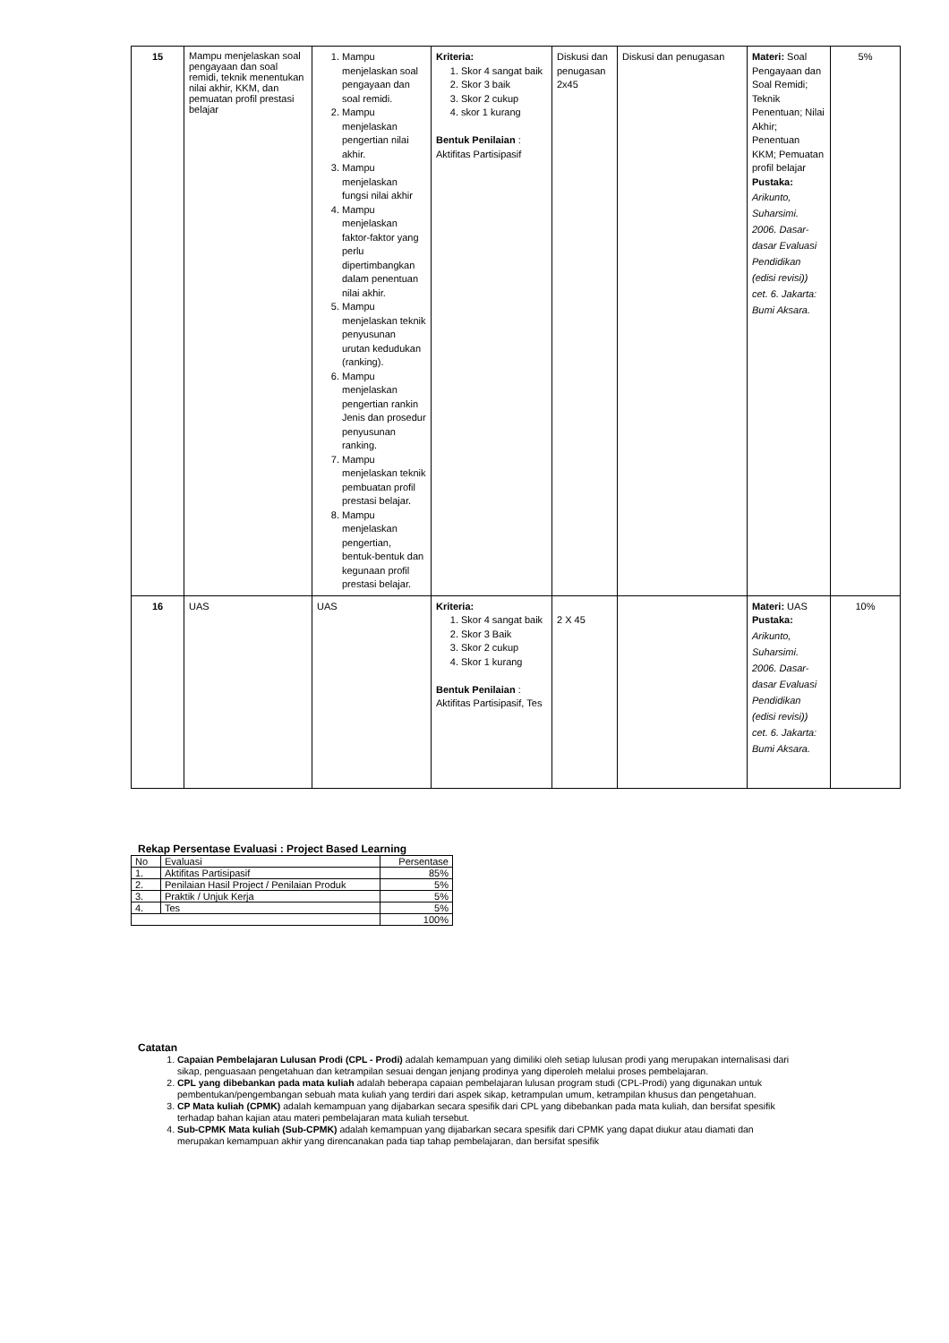| 15 | Mampu menjelaskan soal pengayaan dan soal remidi, teknik menentukan nilai akhir, KKM, dan pemuatan profil prestasi belajar | 1. Mampu menjelaskan soal pengayaan dan soal remidi. 2. Mampu menjelaskan pengertian nilai akhir. 3. Mampu menjelaskan fungsi nilai akhir 4. Mampu menjelaskan faktor-faktor yang perlu dipertimbangkan dalam penentuan nilai akhir. 5. Mampu menjelaskan teknik penyusunan urutan kedudukan (ranking). 6. Mampu menjelaskan pengertian rankin Jenis dan prosedur penyusunan ranking. 7. Mampu menjelaskan teknik pembuatan profil prestasi belajar. 8. Mampu menjelaskan pengertian, bentuk-bentuk dan kegunaan profil prestasi belajar. | Kriteria: 1. Skor 4 sangat baik 2. Skor 3 baik 3. Skor 2 cukup 4. skor 1 kurang Bentuk Penilaian : Aktifitas Partisipasif | Diskusi dan penugasan 2x45 | Diskusi dan penugasan | Materi: Soal Pengayaan dan Soal Remidi; Teknik Penentuan; Nilai Akhir; Penentuan KKM; Pemuatan profil belajar Pustaka: Arikunto, Suharsimi. 2006. Dasar-dasar Evaluasi Pendidikan (edisi revisi)) cet. 6. Jakarta: Bumi Aksara. | 5% |
| 16 | UAS | UAS | Kriteria: 1. Skor 4 sangat baik 2. Skor 3 Baik 3. Skor 2 cukup 4. Skor 1 kurang Bentuk Penilaian : Aktifitas Partisipasif, Tes | 2 X 45 | | Materi: UAS Pustaka: Arikunto, Suharsimi. 2006. Dasar-dasar Evaluasi Pendidikan (edisi revisi)) cet. 6. Jakarta: Bumi Aksara. | 10% |
Rekap Persentase Evaluasi : Project Based Learning
| No | Evaluasi | Persentase |
| 1. | Aktifitas Partisipasif | 85% |
| 2. | Penilaian Hasil Project / Penilaian Produk | 5% |
| 3. | Praktik / Unjuk Kerja | 5% |
| 4. | Tes | 5% |
| | | 100% |
Catatan
1. Capaian Pembelajaran Lulusan Prodi (CPL - Prodi) adalah kemampuan yang dimiliki oleh setiap lulusan prodi yang merupakan internalisasi dari sikap, penguasaan pengetahuan dan ketrampilan sesuai dengan jenjang prodinya yang diperoleh melalui proses pembelajaran.
2. CPL yang dibebankan pada mata kuliah adalah beberapa capaian pembelajaran lulusan program studi (CPL-Prodi) yang digunakan untuk pembentukan/pengembangan sebuah mata kuliah yang terdiri dari aspek sikap, ketrampulan umum, ketrampilan khusus dan pengetahuan.
3. CP Mata kuliah (CPMK) adalah kemampuan yang dijabarkan secara spesifik dari CPL yang dibebankan pada mata kuliah, dan bersifat spesifik terhadap bahan kajian atau materi pembelajaran mata kuliah tersebut.
4. Sub-CPMK Mata kuliah (Sub-CPMK) adalah kemampuan yang dijabarkan secara spesifik dari CPMK yang dapat diukur atau diamati dan merupakan kemampuan akhir yang direncanakan pada tiap tahap pembelajaran, dan bersifat spesifik